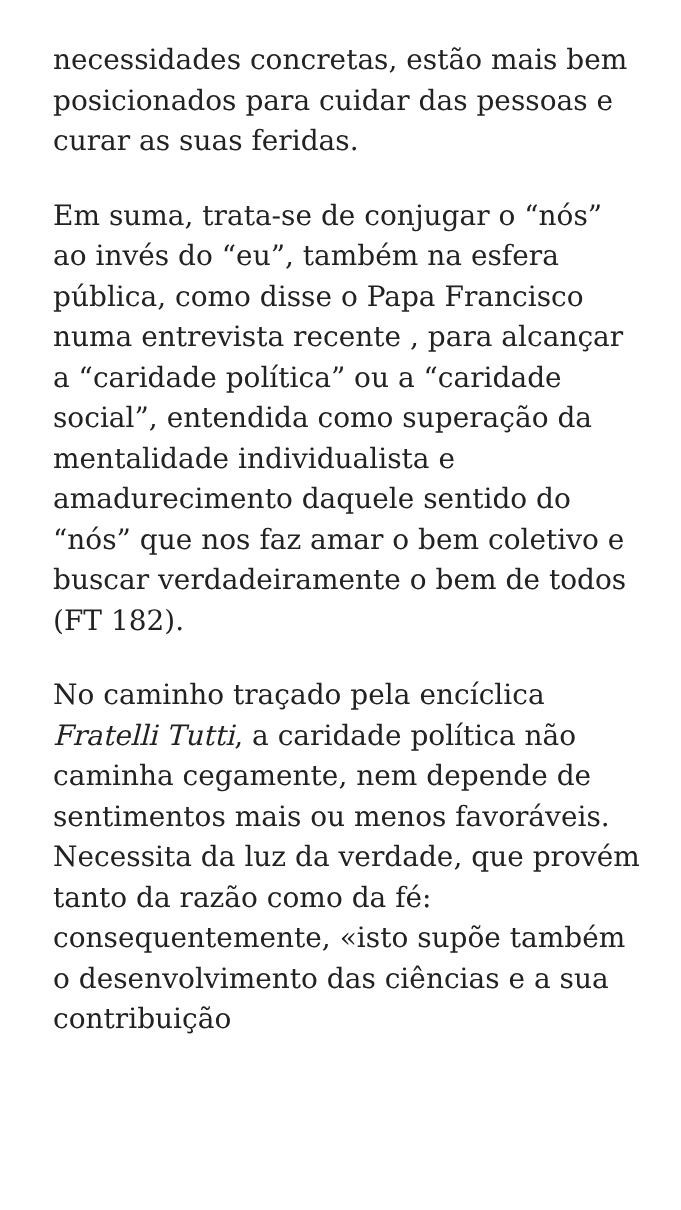necessidades concretas, estão mais bem posicionados para cuidar das pessoas e curar as suas feridas.
Em suma, trata-se de conjugar o “nós” ao invés do “eu”, também na esfera pública, como disse o Papa Francisco numa entrevista recente , para alcançar a “caridade política” ou a “caridade social”, entendida como superação da mentalidade individualista e amadurecimento daquele sentido do “nós” que nos faz amar o bem coletivo e buscar verdadeiramente o bem de todos (FT 182).
No caminho traçado pela encíclica Fratelli Tutti, a caridade política não caminha cegamente, nem depende de sentimentos mais ou menos favoráveis. Necessita da luz da verdade, que provém tanto da razão como da fé: consequentemente, «isto supõe também o desenvolvimento das ciências e a sua contribuição